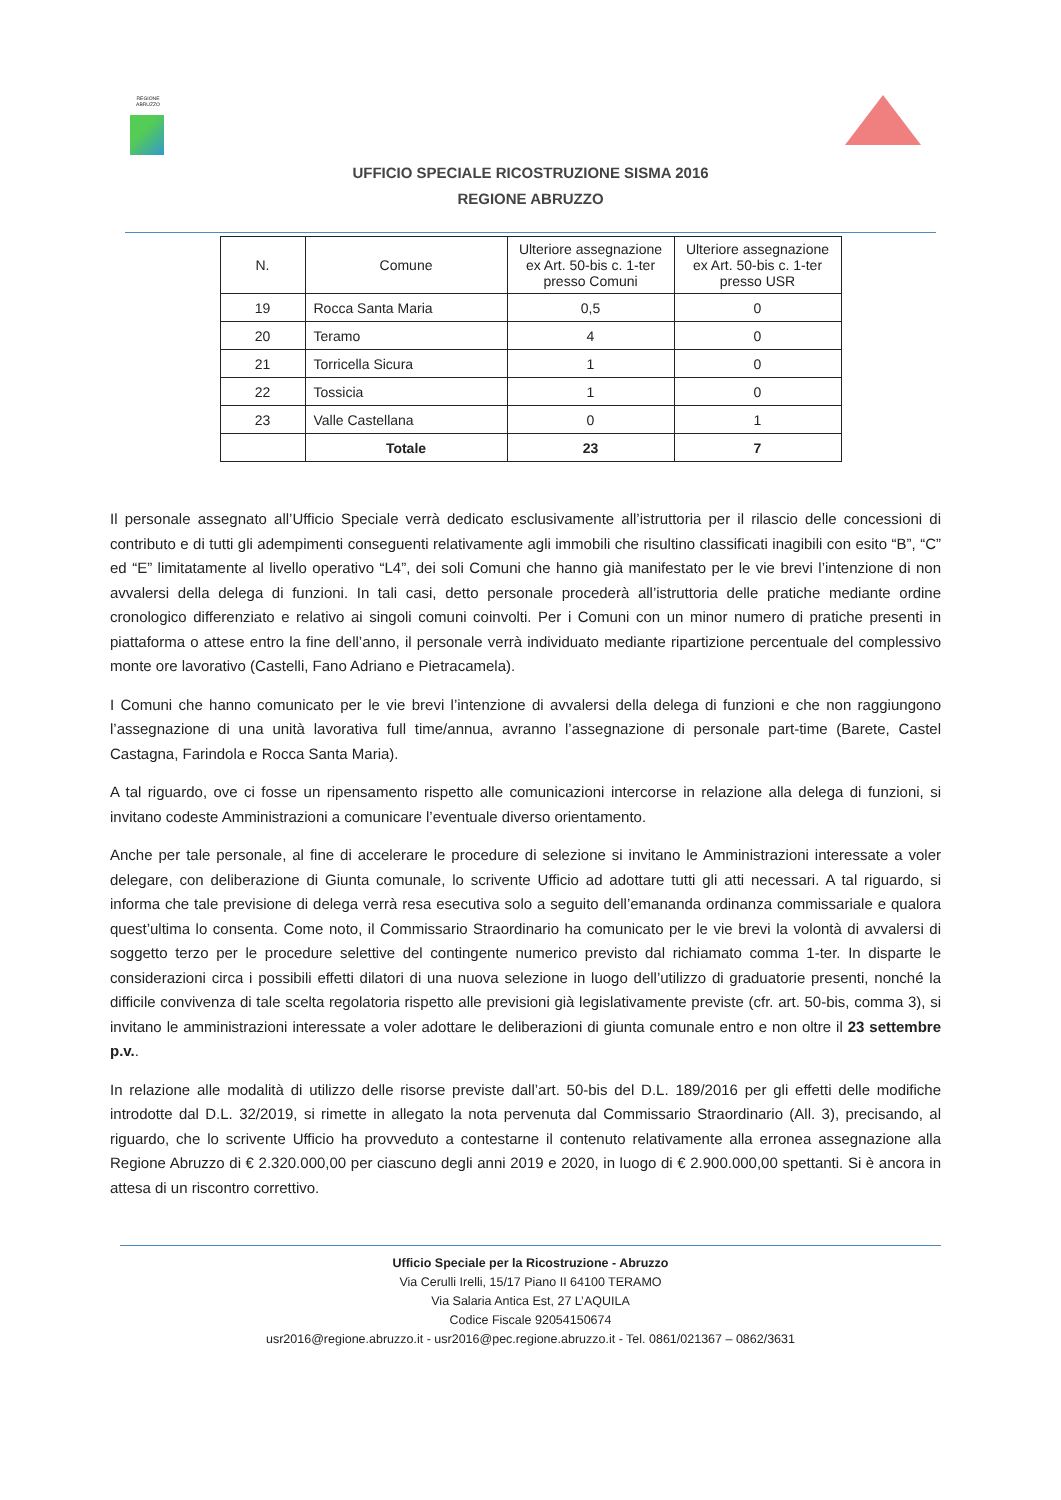REGIONE ABRUZZO
UFFICIO SPECIALE RICOSTRUZIONE SISMA 2016
REGIONE ABRUZZO
| N. | Comune | Ulteriore assegnazione ex Art. 50-bis c. 1-ter presso Comuni | Ulteriore assegnazione ex Art. 50-bis c. 1-ter presso USR |
| 19 | Rocca Santa Maria | 0,5 | 0 |
| 20 | Teramo | 4 | 0 |
| 21 | Torricella Sicura | 1 | 0 |
| 22 | Tossicia | 1 | 0 |
| 23 | Valle Castellana | 0 | 1 |
| | Totale | 23 | 7 |
Il personale assegnato all’Ufficio Speciale verrà dedicato esclusivamente all’istruttoria per il rilascio delle concessioni di contributo e di tutti gli adempimenti conseguenti relativamente agli immobili che risultino classificati inagibili con esito “B”, “C” ed “E” limitatamente al livello operativo “L4”, dei soli Comuni che hanno già manifestato per le vie brevi l’intenzione di non avvalersi della delega di funzioni. In tali casi, detto personale procederà all’istruttoria delle pratiche mediante ordine cronologico differenziato e relativo ai singoli comuni coinvolti. Per i Comuni con un minor numero di pratiche presenti in piattaforma o attese entro la fine dell’anno, il personale verrà individuato mediante ripartizione percentuale del complessivo monte ore lavorativo (Castelli, Fano Adriano e Pietracamela).
I Comuni che hanno comunicato per le vie brevi l’intenzione di avvalersi della delega di funzioni e che non raggiungono l’assegnazione di una unità lavorativa full time/annua, avranno l’assegnazione di personale part-time (Barete, Castel Castagna, Farindola e Rocca Santa Maria).
A tal riguardo, ove ci fosse un ripensamento rispetto alle comunicazioni intercorse in relazione alla delega di funzioni, si invitano codeste Amministrazioni a comunicare l’eventuale diverso orientamento.
Anche per tale personale, al fine di accelerare le procedure di selezione si invitano le Amministrazioni interessate a voler delegare, con deliberazione di Giunta comunale, lo scrivente Ufficio ad adottare tutti gli atti necessari. A tal riguardo, si informa che tale previsione di delega verrà resa esecutiva solo a seguito dell’emananda ordinanza commissariale e qualora quest’ultima lo consenta. Come noto, il Commissario Straordinario ha comunicato per le vie brevi la volontà di avvalersi di soggetto terzo per le procedure selettive del contingente numerico previsto dal richiamato comma 1-ter. In disparte le considerazioni circa i possibili effetti dilatori di una nuova selezione in luogo dell’utilizzo di graduatorie presenti, nonché la difficile convivenza di tale scelta regolatoria rispetto alle previsioni già legislativamente previste (cfr. art. 50-bis, comma 3), si invitano le amministrazioni interessate a voler adottare le deliberazioni di giunta comunale entro e non oltre il 23 settembre p.v..
In relazione alle modalità di utilizzo delle risorse previste dall’art. 50-bis del D.L. 189/2016 per gli effetti delle modifiche introdotte dal D.L. 32/2019, si rimette in allegato la nota pervenuta dal Commissario Straordinario (All. 3), precisando, al riguardo, che lo scrivente Ufficio ha provveduto a contestarne il contenuto relativamente alla erronea assegnazione alla Regione Abruzzo di € 2.320.000,00 per ciascuno degli anni 2019 e 2020, in luogo di € 2.900.000,00 spettanti. Si è ancora in attesa di un riscontro correttivo.
Ufficio Speciale per la Ricostruzione - Abruzzo
Via Cerulli Irelli, 15/17 Piano II 64100 TERAMO
Via Salaria Antica Est, 27 L’AQUILA
Codice Fiscale 92054150674
usr2016@regione.abruzzo.it - usr2016@pec.regione.abruzzo.it - Tel. 0861/021367 – 0862/3631